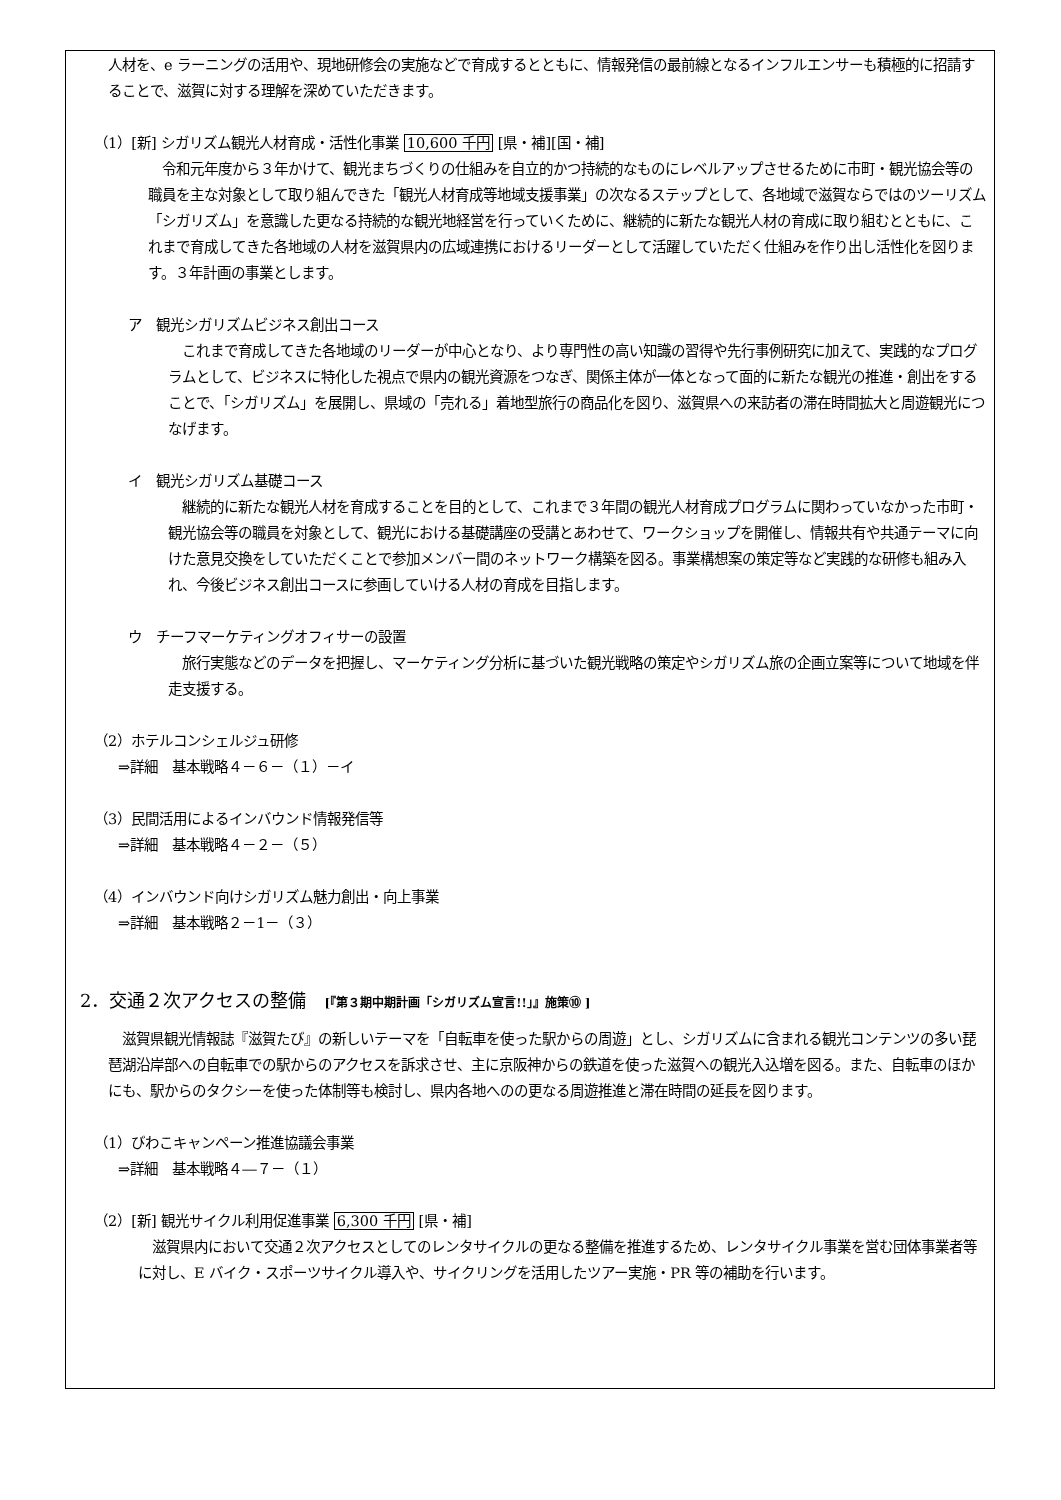人材を、e ラーニングの活用や、現地研修会の実施などで育成するとともに、情報発信の最前線となるインフルエンサーも積極的に招請することで、滋賀に対する理解を深めていただきます。
（1）[新] シガリズム観光人材育成・活性化事業 10,600 千円 [県・補][国・補]
　令和元年度から３年かけて、観光まちづくりの仕組みを自立的かつ持続的なものにレベルアップさせるために市町・観光協会等の職員を主な対象として取り組んできた「観光人材育成等地域支援事業」の次なるステップとして、各地域で滋賀ならではのツーリズム「シガリズム」を意識した更なる持続的な観光地経営を行っていくために、継続的に新たな観光人材の育成に取り組むとともに、これまで育成してきた各地域の人材を滋賀県内の広域連携におけるリーダーとして活躍していただく仕組みを作り出し活性化を図ります。３年計画の事業とします。
ア　観光シガリズムビジネス創出コース
　これまで育成してきた各地域のリーダーが中心となり、より専門性の高い知識の習得や先行事例研究に加えて、実践的なプログラムとして、ビジネスに特化した視点で県内の観光資源をつなぎ、関係主体が一体となって面的に新たな観光の推進・創出をすることで、「シガリズム」を展開し、県域の「売れる」着地型旅行の商品化を図り、滋賀県への来訪者の滞在時間拡大と周遊観光につなげます。
イ　観光シガリズム基礎コース
　継続的に新たな観光人材を育成することを目的として、これまで３年間の観光人材育成プログラムに関わっていなかった市町・観光協会等の職員を対象として、観光における基礎講座の受講とあわせて、ワークショップを開催し、情報共有や共通テーマに向けた意見交換をしていただくことで参加メンバー間のネットワーク構築を図る。事業構想案の策定等など実践的な研修も組み入れ、今後ビジネス創出コースに参画していける人材の育成を目指します。
ウ　チーフマーケティングオフィサーの設置
　旅行実態などのデータを把握し、マーケティング分析に基づいた観光戦略の策定やシガリズム旅の企画立案等について地域を伴走支援する。
（2）ホテルコンシェルジュ研修
⇒詳細　基本戦略４－６－（１）－イ
（3）民間活用によるインバウンド情報発信等
⇒詳細　基本戦略４－２－（５）
（4）インバウンド向けシガリズム魅力創出・向上事業
⇒詳細　基本戦略２－1－（３）
2．交通２次アクセスの整備　[『第３期中期計画「シガリズム宣言!!」』施策⑩ ]
　滋賀県観光情報誌『滋賀たび』の新しいテーマを「自転車を使った駅からの周遊」とし、シガリズムに含まれる観光コンテンツの多い琵琶湖沿岸部への自転車での駅からのアクセスを訴求させ、主に京阪神からの鉄道を使った滋賀への観光入込増を図る。また、自転車のほかにも、駅からのタクシーを使った体制等も検討し、県内各地へのの更なる周遊推進と滞在時間の延長を図ります。
（1）びわこキャンペーン推進協議会事業
⇒詳細　基本戦略４―７－（１）
（2）[新] 観光サイクル利用促進事業 6,300 千円 [県・補]
　滋賀県内において交通２次アクセスとしてのレンタサイクルの更なる整備を推進するため、レンタサイクル事業を営む団体事業者等に対し、E バイク・スポーツサイクル導入や、サイクリングを活用したツアー実施・PR 等の補助を行います。